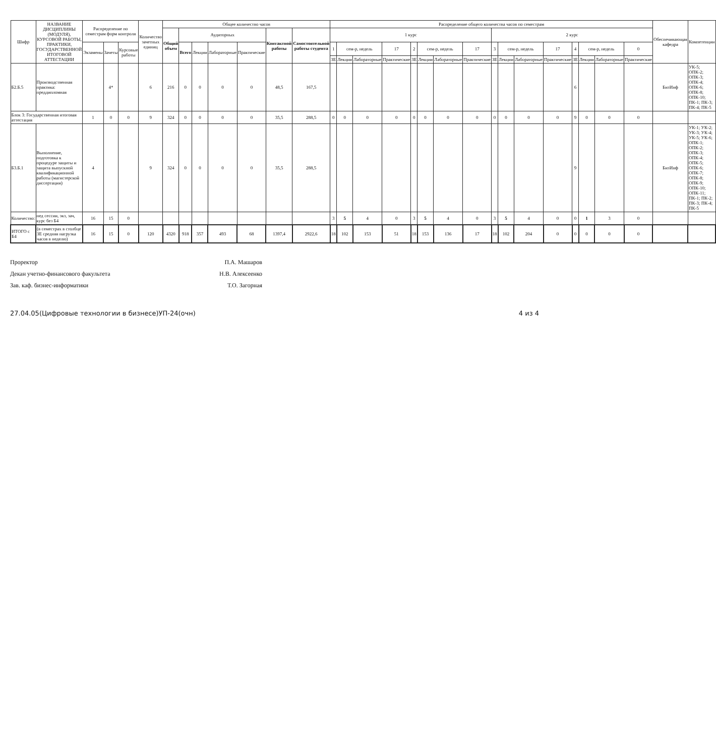| Шифр | НАЗВАНИЕ ДИСЦИПЛИНЫ (МОДУЛЯ), КУРСОВОЙ РАБОТЫ, ПРАКТИКИ, ГОСУДАРСТВЕННОЙ ИТОГОВОЙ АТТЕСТАЦИИ | Распределение по семестрам форм контроля | | | Количество зачетных единиц | Общее количество часов | | | | | | | Распределение общего количества часов по семестрам | | | | | | | | | | | | | | | | Обеспечивающая кафедра | Компетенции |
| --- | --- | --- | --- | --- | --- | --- | --- | --- | --- | --- | --- | --- | --- | --- | --- | --- | --- | --- | --- | --- | --- | --- | --- | --- | --- | --- | --- | --- | --- | --- |
| | | | | | | Общий объем | Аудиторных | | | | Контактной работы | Самостоятельной работы студента | 1 курс | | | | | | | | 2 курс | | | | | | | | | |
| | | Экзамены | Зачеты | Курсовые работы | | | Всего | Лекции | Лабораторные | Практические | | | 1 | сем-р, недель | | 17 | 2 | сем-р, недель | | 17 | 3 | сем-р, недель | | 17 | 4 | сем-р, недель | | 0 | | |
| | | | | | | | | | | | | | ЗЕ | Лекции | Лабораторные | Практические | ЗЕ | Лекции | Лабораторные | Практические | ЗЕ | Лекции | Лабораторные | Практические | ЗЕ | Лекции | Лабораторные | Практические | | |
| Б2.Б.5 | Производственная практика: преддипломная | | 4* | | 6 | 216 | 0 | 0 | 0 | 0 | 48,5 | 167,5 | | | | | | | | | | | | | 6 | | | | БизИнф | УК-5; ОПК-2; ОПК-3; ОПК-4; ОПК-6; ОПК-8; ОПК-10; ПК-1; ПК-3; ПК-4; ПК-5 |
| Блок 3: Государственная итоговая аттестация | | 1 | 0 | 0 | 9 | 324 | 0 | 0 | 0 | 0 | 35,5 | 288,5 | 0 | 0 | 0 | 0 | 0 | 0 | 0 | 0 | 0 | 0 | 0 | 0 | 9 | 0 | 0 | 0 | | |
| Б3.Б.1 | Выполнение, подготовка к процедуре защиты и защита выпускной квалификационной работы (магистерской диссертации) | 4 | | | 9 | 324 | 0 | 0 | 0 | 0 | 35,5 | 288,5 | | | | | | | | | | | | | 9 | | | | БизИнф | УК-1; УК-2; УК-3; УК-4; УК-5; УК-6; ОПК-1; ОПК-2; ОПК-3; ОПК-4; ОПК-5; ОПК-6; ОПК-7; ОПК-8; ОПК-9; ОПК-10; ОПК-11; ПК-1; ПК-2; ПК-3; ПК-4; ПК-5 |
| Количество: | нед сессии, экз, зач, курс без Б4 | 16 | 15 | 0 | | | | | | | | | 3 | 5 | 4 | 0 | 3 | 5 | 4 | 0 | 3 | 5 | 4 | 0 | 0 | 1 | 3 | 0 | | |
| ИТОГО с Б4 | (в семестрах в столбце ЗЕ средняя нагрузка часов в неделю) | 16 | 15 | 0 | 120 | 4320 | 918 | 357 | 493 | 68 | 1397,4 | 2922,6 | 18 | 102 | 153 | 51 | 18 | 153 | 136 | 17 | 18 | 102 | 204 | 0 | 0 | 0 | 0 | 0 | | |
Проректор П.А. Машаров
Декан учетно-финансового факультета Н.В. Алексеенко
Зав. каф. бизнес-информатики Т.О. Загорная
27.04.05(Цифровые технологии в бизнесе)УП-24(очн) 4 из 4